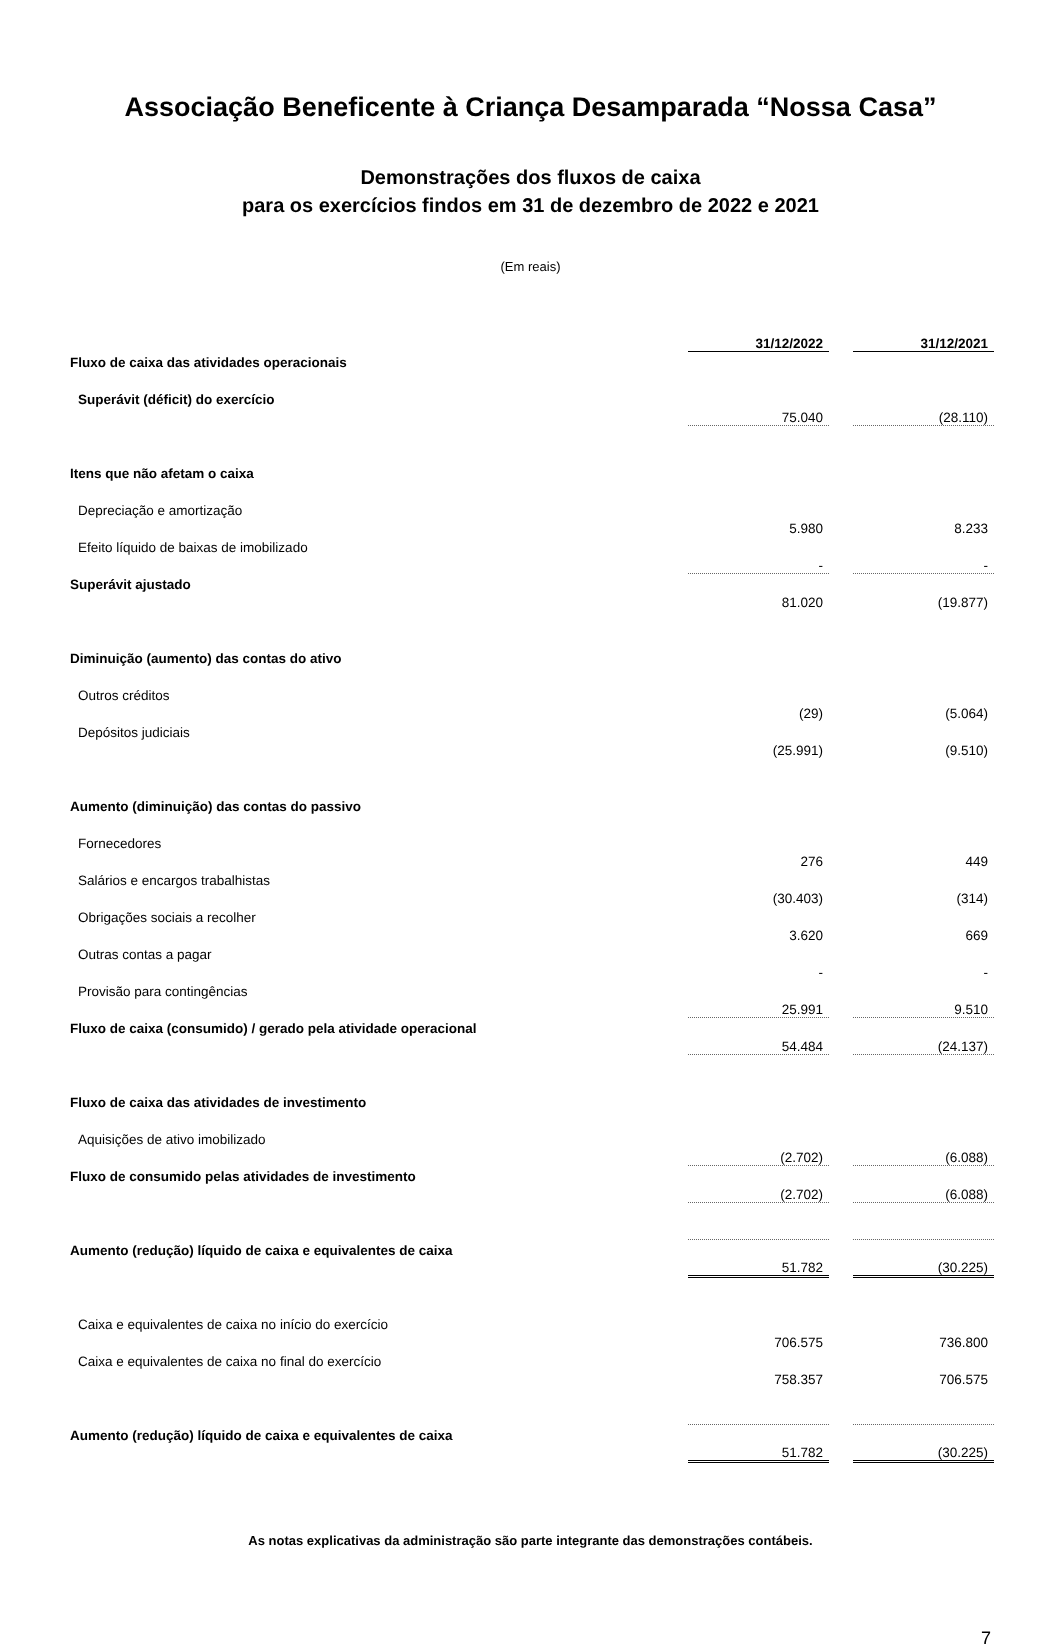Associação Beneficente à Criança Desamparada “Nossa Casa”
Demonstrações dos fluxos de caixa
para os exercícios findos em 31 de dezembro de 2022 e 2021
(Em reais)
| | 31/12/2022 | | 31/12/2021 |
| Fluxo de caixa das atividades operacionais | | | |
| Superávit (déficit) do exercício | 75.040 | | (28.110) |
| Itens que não afetam o caixa | | | |
| Depreciação e amortização | 5.980 | | 8.233 |
| Efeito líquido de baixas de imobilizado | - | | - |
| Superávit ajustado | 81.020 | | (19.877) |
| Diminuição (aumento) das contas do ativo | | | |
| Outros créditos | (29) | | (5.064) |
| Depósitos judiciais | (25.991) | | (9.510) |
| Aumento (diminuição) das contas do passivo | | | |
| Fornecedores | 276 | | 449 |
| Salários e encargos trabalhistas | (30.403) | | (314) |
| Obrigações sociais a recolher | 3.620 | | 669 |
| Outras contas a pagar | - | | - |
| Provisão para contingências | 25.991 | | 9.510 |
| Fluxo de caixa (consumido) / gerado pela atividade operacional | 54.484 | | (24.137) |
| Fluxo de caixa das atividades de investimento | | | |
| Aquisições de ativo imobilizado | (2.702) | | (6.088) |
| Fluxo de consumido pelas atividades de investimento | (2.702) | | (6.088) |
| Aumento (redução) líquido de caixa e equivalentes de caixa | 51.782 | | (30.225) |
| Caixa e equivalentes de caixa no início do exercício | 706.575 | | 736.800 |
| Caixa e equivalentes de caixa no final do exercício | 758.357 | | 706.575 |
| Aumento (redução) líquido de caixa e equivalentes de caixa | 51.782 | | (30.225) |
As notas explicativas da administração são parte integrante das demonstrações contábeis.
7